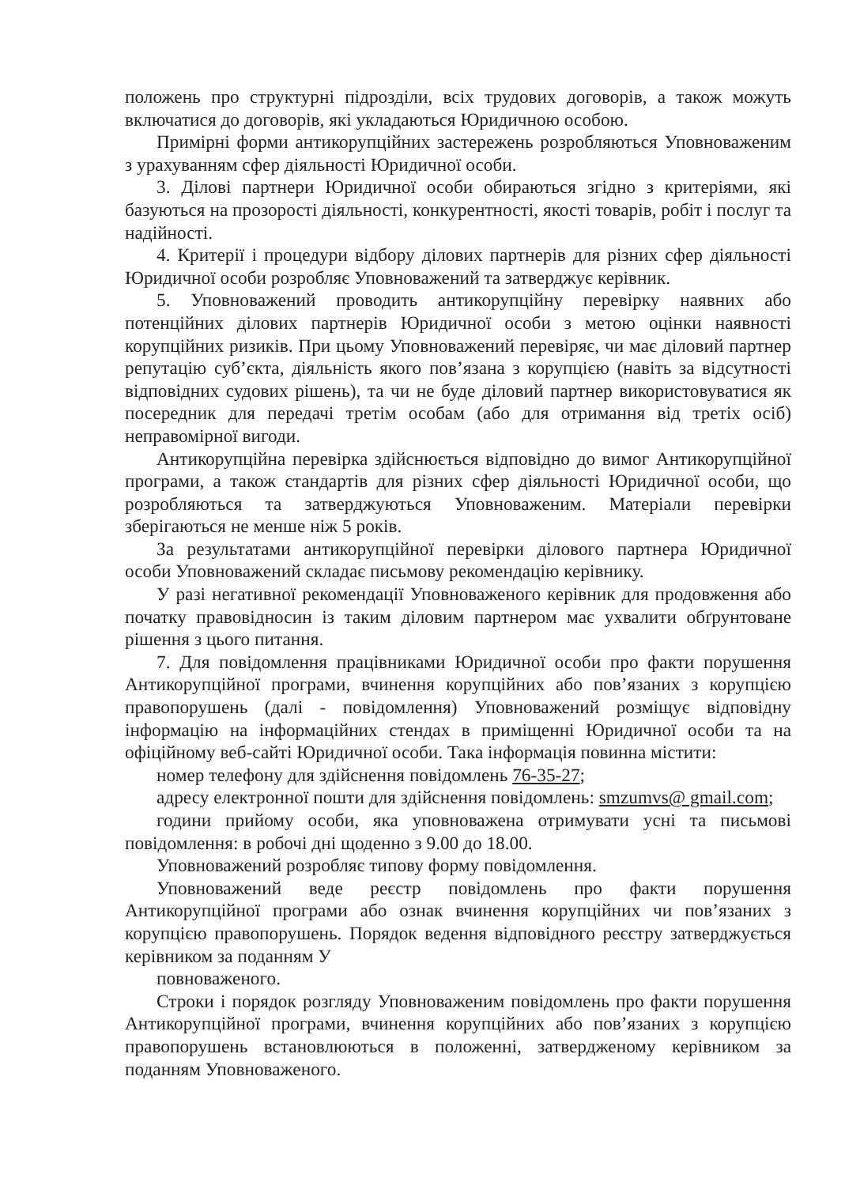положень про структурні підрозділи, всіх трудових договорів, а також можуть включатися до договорів, які укладаються Юридичною особою.
Примірні форми антикорупційних застережень розробляються Уповноваженим з урахуванням сфер діяльності Юридичної особи.
3. Ділові партнери Юридичної особи обираються згідно з критеріями, які базуються на прозорості діяльності, конкурентності, якості товарів, робіт і послуг та надійності.
4. Критерії і процедури відбору ділових партнерів для різних сфер діяльності Юридичної особи розробляє Уповноважений та затверджує керівник.
5. Уповноважений проводить антикорупційну перевірку наявних або потенційних ділових партнерів Юридичної особи з метою оцінки наявності корупційних ризиків. При цьому Уповноважений перевіряє, чи має діловий партнер репутацію суб’єкта, діяльність якого пов’язана з корупцією (навіть за відсутності відповідних судових рішень), та чи не буде діловий партнер використовуватися як посередник для передачі третім особам (або для отримання від третіх осіб) неправомірної вигоди.
Антикорупційна перевірка здійснюється відповідно до вимог Антикорупційної програми, а також стандартів для різних сфер діяльності Юридичної особи, що розробляються та затверджуються Уповноваженим. Матеріали перевірки зберігаються не менше ніж 5 років.
За результатами антикорупційної перевірки ділового партнера Юридичної особи Уповноважений складає письмову рекомендацію керівнику.
У разі негативної рекомендації Уповноваженого керівник для продовження або початку правовідносин із таким діловим партнером має ухвалити обґрунтоване рішення з цього питання.
7. Для повідомлення працівниками Юридичної особи про факти порушення Антикорупційної програми, вчинення корупційних або пов’язаних з корупцією правопорушень (далі - повідомлення) Уповноважений розміщує відповідну інформацію на інформаційних стендах в приміщенні Юридичної особи та на офіційному веб-сайті Юридичної особи. Така інформація повинна містити:
номер телефону для здійснення повідомлень 76-35-27;
адресу електронної пошти для здійснення повідомлень: smzumvs@ gmail.com;
години прийому особи, яка уповноважена отримувати усні та письмові повідомлення: в робочі дні щоденно з 9.00 до 18.00.
Уповноважений розробляє типову форму повідомлення.
Уповноважений веде реєстр повідомлень про факти порушення Антикорупційної програми або ознак вчинення корупційних чи пов’язаних з корупцією правопорушень. Порядок ведення відповідного реєстру затверджується керівником за поданням У
повноваженого.
Строки і порядок розгляду Уповноваженим повідомлень про факти порушення Антикорупційної програми, вчинення корупційних або пов’язаних з корупцією правопорушень встановлюються в положенні, затвердженому керівником за поданням Уповноваженого.